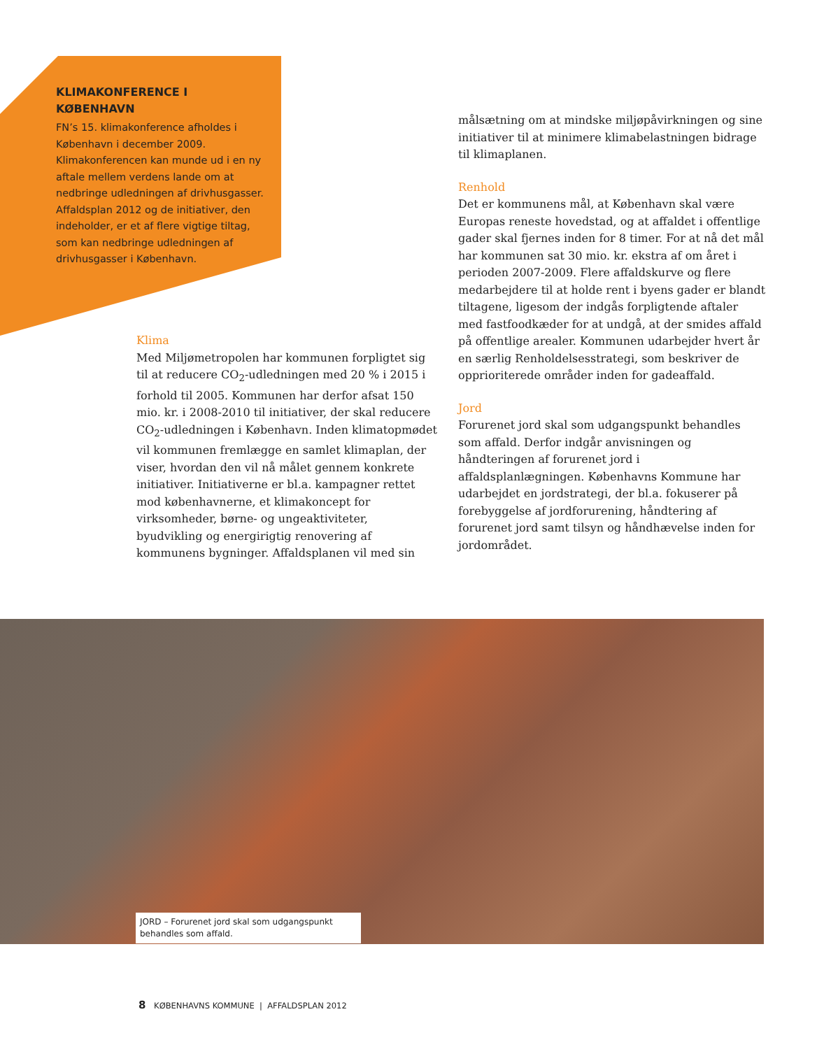KLIMAKONFERENCE I KØBENHAVN
FN’s 15. klimakonference afholdes i København i december 2009. Klimakonferencen kan munde ud i en ny aftale mellem verdens lande om at nedbringe udledningen af drivhusgasser. Affaldsplan 2012 og de initiativer, den indeholder, er et af flere vigtige tiltag, som kan nedbringe udledningen af drivhusgasser i København.
Klima
Med Miljømetropolen har kommunen forpligtet sig til at reducere CO<sub>2</sub>-udledningen med 20 % i 2015 i forhold til 2005. Kommunen har derfor afsat 150 mio. kr. i 2008-2010 til initiativer, der skal reducere CO<sub>2</sub>-udledningen i København. Inden klimatopmødet vil kommunen fremlægge en samlet klimaplan, der viser, hvordan den vil nå målet gennem konkrete initiativer. Initiativerne er bl.a. kampagner rettet mod københavnerne, et klimakoncept for virksomheder, børne- og ungeaktiviteter, byudvikling og energirigtig renovering af kommunens bygninger. Affaldsplanen vil med sin
målsætning om at mindske miljøpåvirkningen og sine initiativer til at minimere klimabelastningen bidrage til klimaplanen.
Renhold
Det er kommunens mål, at København skal være Europas reneste hovedstad, og at affaldet i offentlige gader skal fjernes inden for 8 timer. For at nå det mål har kommunen sat 30 mio. kr. ekstra af om året i perioden 2007-2009. Flere affaldskurve og flere medarbejdere til at holde rent i byens gader er blandt tiltagene, ligesom der indgås forpligtende aftaler med fastfoodkæder for at undgå, at der smides affald på offentlige arealer. Kommunen udarbejder hvert år en særlig Renholdelsesstrategi, som beskriver de opprioriterede områder inden for gadeaffald.
Jord
Forurenet jord skal som udgangspunkt behandles som affald. Derfor indgår anvisningen og håndteringen af forurenet jord i affaldsplanlægningen. Københavns Kommune har udarbejdet en jordstrategi, der bl.a. fokuserer på forebyggelse af jordforurening, håndtering af forurenet jord samt tilsyn og håndhævelse inden for jordområdet.
JORD – Forurenet jord skal som udgangspunkt behandles som affald.
8 KØBENHAVNS KOMMUNE | AFFALDSPLAN 2012